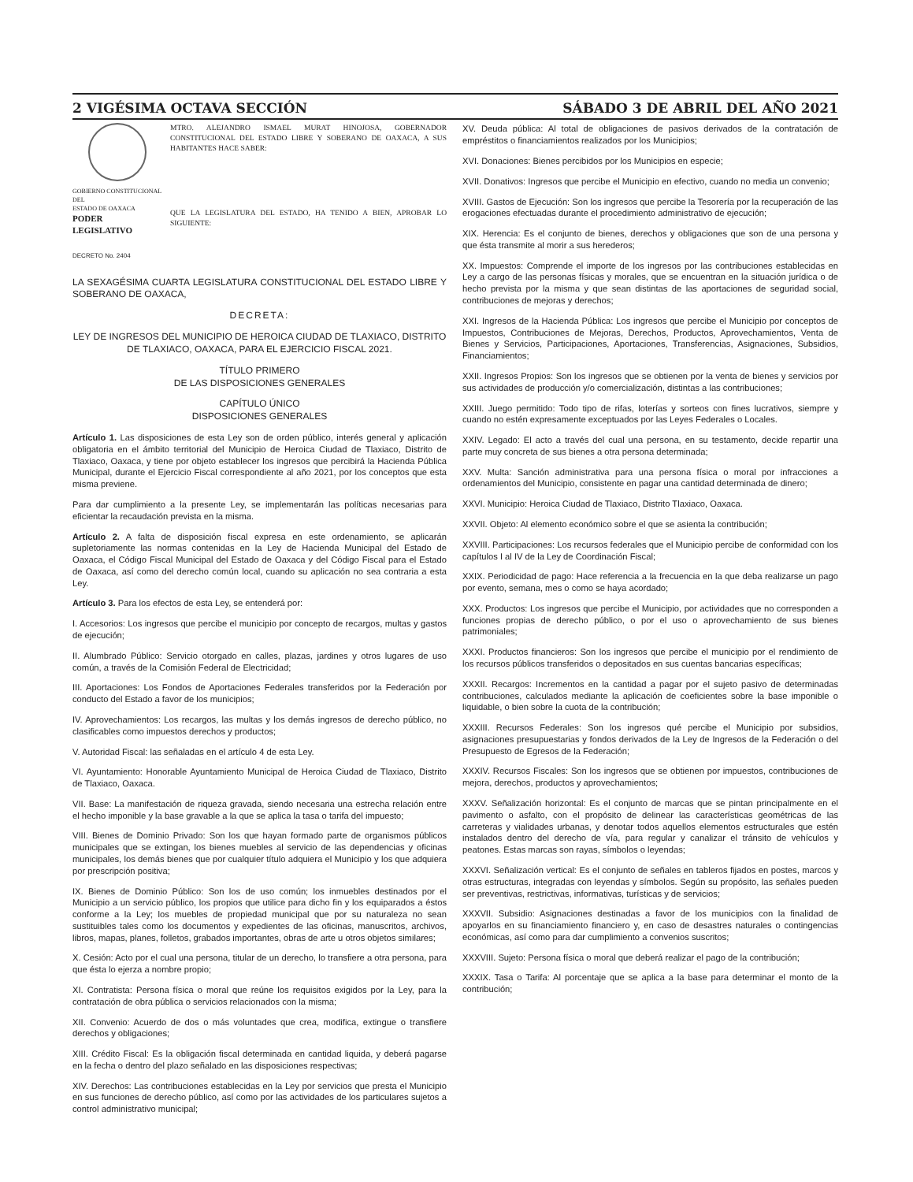2 VIGÉSIMA OCTAVA SECCIÓN SÁBADO 3 DE ABRIL DEL AÑO 2021
GOBIERNO CONSTITUCIONAL
DEL
ESTADO DE OAXACA
PODER LEGISLATIVO
MTRO. ALEJANDRO ISMAEL MURAT HINOJOSA, GOBERNADOR CONSTITUCIONAL DEL ESTADO LIBRE Y SOBERANO DE OAXACA, A SUS HABITANTES HACE SABER:
QUE LA LEGISLATURA DEL ESTADO, HA TENIDO A BIEN, APROBAR LO SIGUIENTE:
DECRETO No. 2404
LA SEXAGÉSIMA CUARTA LEGISLATURA CONSTITUCIONAL DEL ESTADO LIBRE Y SOBERANO DE OAXACA,
DECRETA:
LEY DE INGRESOS DEL MUNICIPIO DE HEROICA CIUDAD DE TLAXIACO, DISTRITO DE TLAXIACO, OAXACA, PARA EL EJERCICIO FISCAL 2021.
TÍTULO PRIMERO
DE LAS DISPOSICIONES GENERALES
CAPÍTULO ÚNICO
DISPOSICIONES GENERALES
Artículo 1. Las disposiciones de esta Ley son de orden público, interés general y aplicación obligatoria en el ámbito territorial del Municipio de Heroica Ciudad de Tlaxiaco, Distrito de Tlaxiaco, Oaxaca, y tiene por objeto establecer los ingresos que percibirá la Hacienda Pública Municipal, durante el Ejercicio Fiscal correspondiente al año 2021, por los conceptos que esta misma previene.
Para dar cumplimiento a la presente Ley, se implementarán las políticas necesarias para eficientar la recaudación prevista en la misma.
Artículo 2. A falta de disposición fiscal expresa en este ordenamiento, se aplicarán supletoriamente las normas contenidas en la Ley de Hacienda Municipal del Estado de Oaxaca, el Código Fiscal Municipal del Estado de Oaxaca y del Código Fiscal para el Estado de Oaxaca, así como del derecho común local, cuando su aplicación no sea contraria a esta Ley.
Artículo 3. Para los efectos de esta Ley, se entenderá por:
I. Accesorios: Los ingresos que percibe el municipio por concepto de recargos, multas y gastos de ejecución;
II. Alumbrado Público: Servicio otorgado en calles, plazas, jardines y otros lugares de uso común, a través de la Comisión Federal de Electricidad;
III. Aportaciones: Los Fondos de Aportaciones Federales transferidos por la Federación por conducto del Estado a favor de los municipios;
IV. Aprovechamientos: Los recargos, las multas y los demás ingresos de derecho público, no clasificables como impuestos derechos y productos;
V. Autoridad Fiscal: las señaladas en el artículo 4 de esta Ley.
VI. Ayuntamiento: Honorable Ayuntamiento Municipal de Heroica Ciudad de Tlaxiaco, Distrito de Tlaxiaco, Oaxaca.
VII. Base: La manifestación de riqueza gravada, siendo necesaria una estrecha relación entre el hecho imponible y la base gravable a la que se aplica la tasa o tarifa del impuesto;
VIII. Bienes de Dominio Privado: Son los que hayan formado parte de organismos públicos municipales que se extingan, los bienes muebles al servicio de las dependencias y oficinas municipales, los demás bienes que por cualquier título adquiera el Municipio y los que adquiera por prescripción positiva;
IX. Bienes de Dominio Público: Son los de uso común; los inmuebles destinados por el Municipio a un servicio público, los propios que utilice para dicho fin y los equiparados a éstos conforme a la Ley; los muebles de propiedad municipal que por su naturaleza no sean sustituibles tales como los documentos y expedientes de las oficinas, manuscritos, archivos, libros, mapas, planes, folletos, grabados importantes, obras de arte u otros objetos similares;
X. Cesión: Acto por el cual una persona, titular de un derecho, lo transfiere a otra persona, para que ésta lo ejerza a nombre propio;
XI. Contratista: Persona física o moral que reúne los requisitos exigidos por la Ley, para la contratación de obra pública o servicios relacionados con la misma;
XII. Convenio: Acuerdo de dos o más voluntades que crea, modifica, extingue o transfiere derechos y obligaciones;
XIII. Crédito Fiscal: Es la obligación fiscal determinada en cantidad liquida, y deberá pagarse en la fecha o dentro del plazo señalado en las disposiciones respectivas;
XIV. Derechos: Las contribuciones establecidas en la Ley por servicios que presta el Municipio en sus funciones de derecho público, así como por las actividades de los particulares sujetos a control administrativo municipal;
XV. Deuda pública: Al total de obligaciones de pasivos derivados de la contratación de empréstitos o financiamientos realizados por los Municipios;
XVI. Donaciones: Bienes percibidos por los Municipios en especie;
XVII. Donativos: Ingresos que percibe el Municipio en efectivo, cuando no media un convenio;
XVIII. Gastos de Ejecución: Son los ingresos que percibe la Tesorería por la recuperación de las erogaciones efectuadas durante el procedimiento administrativo de ejecución;
XIX. Herencia: Es el conjunto de bienes, derechos y obligaciones que son de una persona y que ésta transmite al morir a sus herederos;
XX. Impuestos: Comprende el importe de los ingresos por las contribuciones establecidas en Ley a cargo de las personas físicas y morales, que se encuentran en la situación jurídica o de hecho prevista por la misma y que sean distintas de las aportaciones de seguridad social, contribuciones de mejoras y derechos;
XXI. Ingresos de la Hacienda Pública: Los ingresos que percibe el Municipio por conceptos de Impuestos, Contribuciones de Mejoras, Derechos, Productos, Aprovechamientos, Venta de Bienes y Servicios, Participaciones, Aportaciones, Transferencias, Asignaciones, Subsidios, Financiamientos;
XXII. Ingresos Propios: Son los ingresos que se obtienen por la venta de bienes y servicios por sus actividades de producción y/o comercialización, distintas a las contribuciones;
XXIII. Juego permitido: Todo tipo de rifas, loterías y sorteos con fines lucrativos, siempre y cuando no estén expresamente exceptuados por las Leyes Federales o Locales.
XXIV. Legado: El acto a través del cual una persona, en su testamento, decide repartir una parte muy concreta de sus bienes a otra persona determinada;
XXV. Multa: Sanción administrativa para una persona física o moral por infracciones a ordenamientos del Municipio, consistente en pagar una cantidad determinada de dinero;
XXVI. Municipio: Heroica Ciudad de Tlaxiaco, Distrito Tlaxiaco, Oaxaca.
XXVII. Objeto: Al elemento económico sobre el que se asienta la contribución;
XXVIII. Participaciones: Los recursos federales que el Municipio percibe de conformidad con los capítulos I al IV de la Ley de Coordinación Fiscal;
XXIX. Periodicidad de pago: Hace referencia a la frecuencia en la que deba realizarse un pago por evento, semana, mes o como se haya acordado;
XXX. Productos: Los ingresos que percibe el Municipio, por actividades que no corresponden a funciones propias de derecho público, o por el uso o aprovechamiento de sus bienes patrimoniales;
XXXI. Productos financieros: Son los ingresos que percibe el municipio por el rendimiento de los recursos públicos transferidos o depositados en sus cuentas bancarias específicas;
XXXII. Recargos: Incrementos en la cantidad a pagar por el sujeto pasivo de determinadas contribuciones, calculados mediante la aplicación de coeficientes sobre la base imponible o liquidable, o bien sobre la cuota de la contribución;
XXXIII. Recursos Federales: Son los ingresos qué percibe el Municipio por subsidios, asignaciones presupuestarias y fondos derivados de la Ley de Ingresos de la Federación o del Presupuesto de Egresos de la Federación;
XXXIV. Recursos Fiscales: Son los ingresos que se obtienen por impuestos, contribuciones de mejora, derechos, productos y aprovechamientos;
XXXV. Señalización horizontal: Es el conjunto de marcas que se pintan principalmente en el pavimento o asfalto, con el propósito de delinear las características geométricas de las carreteras y vialidades urbanas, y denotar todos aquellos elementos estructurales que estén instalados dentro del derecho de vía, para regular y canalizar el tránsito de vehículos y peatones. Estas marcas son rayas, símbolos o leyendas;
XXXVI. Señalización vertical: Es el conjunto de señales en tableros fijados en postes, marcos y otras estructuras, integradas con leyendas y símbolos. Según su propósito, las señales pueden ser preventivas, restrictivas, informativas, turísticas y de servicios;
XXXVII. Subsidio: Asignaciones destinadas a favor de los municipios con la finalidad de apoyarlos en su financiamiento financiero y, en caso de desastres naturales o contingencias económicas, así como para dar cumplimiento a convenios suscritos;
XXXVIII. Sujeto: Persona física o moral que deberá realizar el pago de la contribución;
XXXIX. Tasa o Tarifa: Al porcentaje que se aplica a la base para determinar el monto de la contribución;